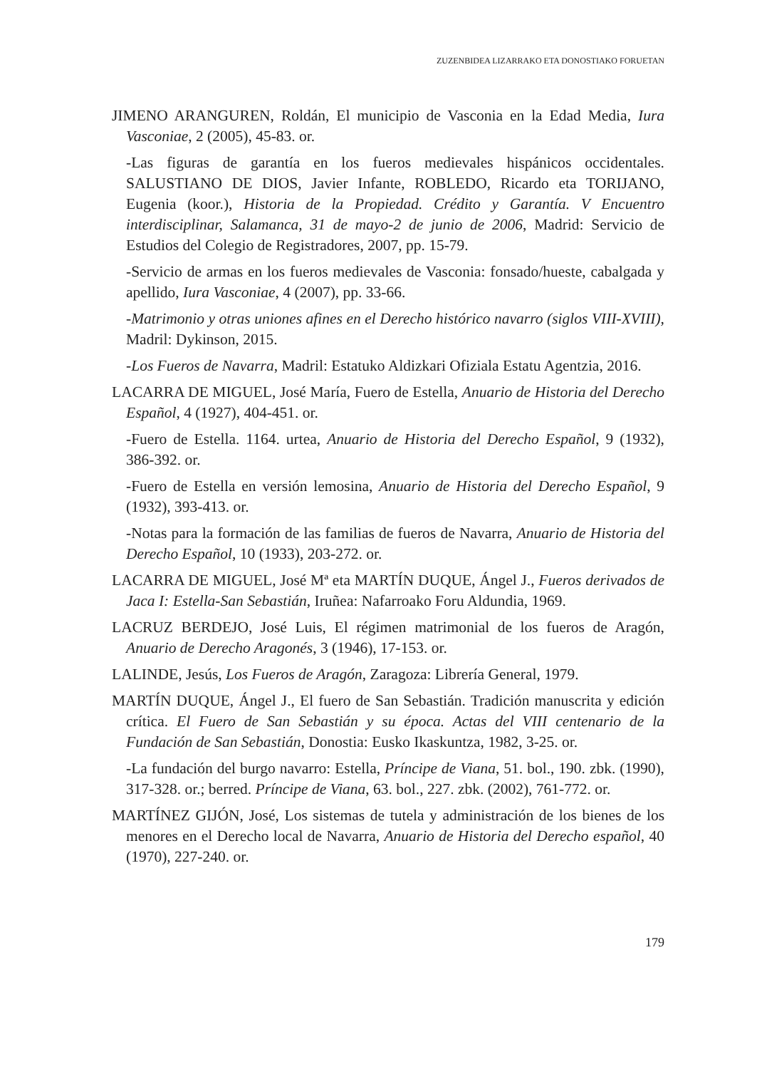ZUZENBIDEA LIZARRAKO ETA DONOSTIAKO FORUETAN
JIMENO ARANGUREN, Roldán, El municipio de Vasconia en la Edad Media, Iura Vasconiae, 2 (2005), 45-83. or.
-Las figuras de garantía en los fueros medievales hispánicos occidentales. SALUSTIANO DE DIOS, Javier Infante, ROBLEDO, Ricardo eta TORIJANO, Eugenia (koor.), Historia de la Propiedad. Crédito y Garantía. V Encuentro interdisciplinar, Salamanca, 31 de mayo-2 de junio de 2006, Madrid: Servicio de Estudios del Colegio de Registradores, 2007, pp. 15-79.
-Servicio de armas en los fueros medievales de Vasconia: fonsado/hueste, cabalgada y apellido, Iura Vasconiae, 4 (2007), pp. 33-66.
-Matrimonio y otras uniones afines en el Derecho histórico navarro (siglos VIII-XVIII), Madril: Dykinson, 2015.
-Los Fueros de Navarra, Madril: Estatuko Aldizkari Ofiziala Estatu Agentzia, 2016.
LACARRA DE MIGUEL, José María, Fuero de Estella, Anuario de Historia del Derecho Español, 4 (1927), 404-451. or.
-Fuero de Estella. 1164. urtea, Anuario de Historia del Derecho Español, 9 (1932), 386-392. or.
-Fuero de Estella en versión lemosina, Anuario de Historia del Derecho Español, 9 (1932), 393-413. or.
-Notas para la formación de las familias de fueros de Navarra, Anuario de Historia del Derecho Español, 10 (1933), 203-272. or.
LACARRA DE MIGUEL, José Mª eta MARTÍN DUQUE, Ángel J., Fueros derivados de Jaca I: Estella-San Sebastián, Iruñea: Nafarroako Foru Aldundia, 1969.
LACRUZ BERDEJO, José Luis, El régimen matrimonial de los fueros de Aragón, Anuario de Derecho Aragonés, 3 (1946), 17-153. or.
LALINDE, Jesús, Los Fueros de Aragón, Zaragoza: Librería General, 1979.
MARTÍN DUQUE, Ángel J., El fuero de San Sebastián. Tradición manuscrita y edición crítica. El Fuero de San Sebastián y su época. Actas del VIII centenario de la Fundación de San Sebastián, Donostia: Eusko Ikaskuntza, 1982, 3-25. or.
-La fundación del burgo navarro: Estella, Príncipe de Viana, 51. bol., 190. zbk. (1990), 317-328. or.; berred. Príncipe de Viana, 63. bol., 227. zbk. (2002), 761-772. or.
MARTÍNEZ GIJÓN, José, Los sistemas de tutela y administración de los bienes de los menores en el Derecho local de Navarra, Anuario de Historia del Derecho español, 40 (1970), 227-240. or.
179